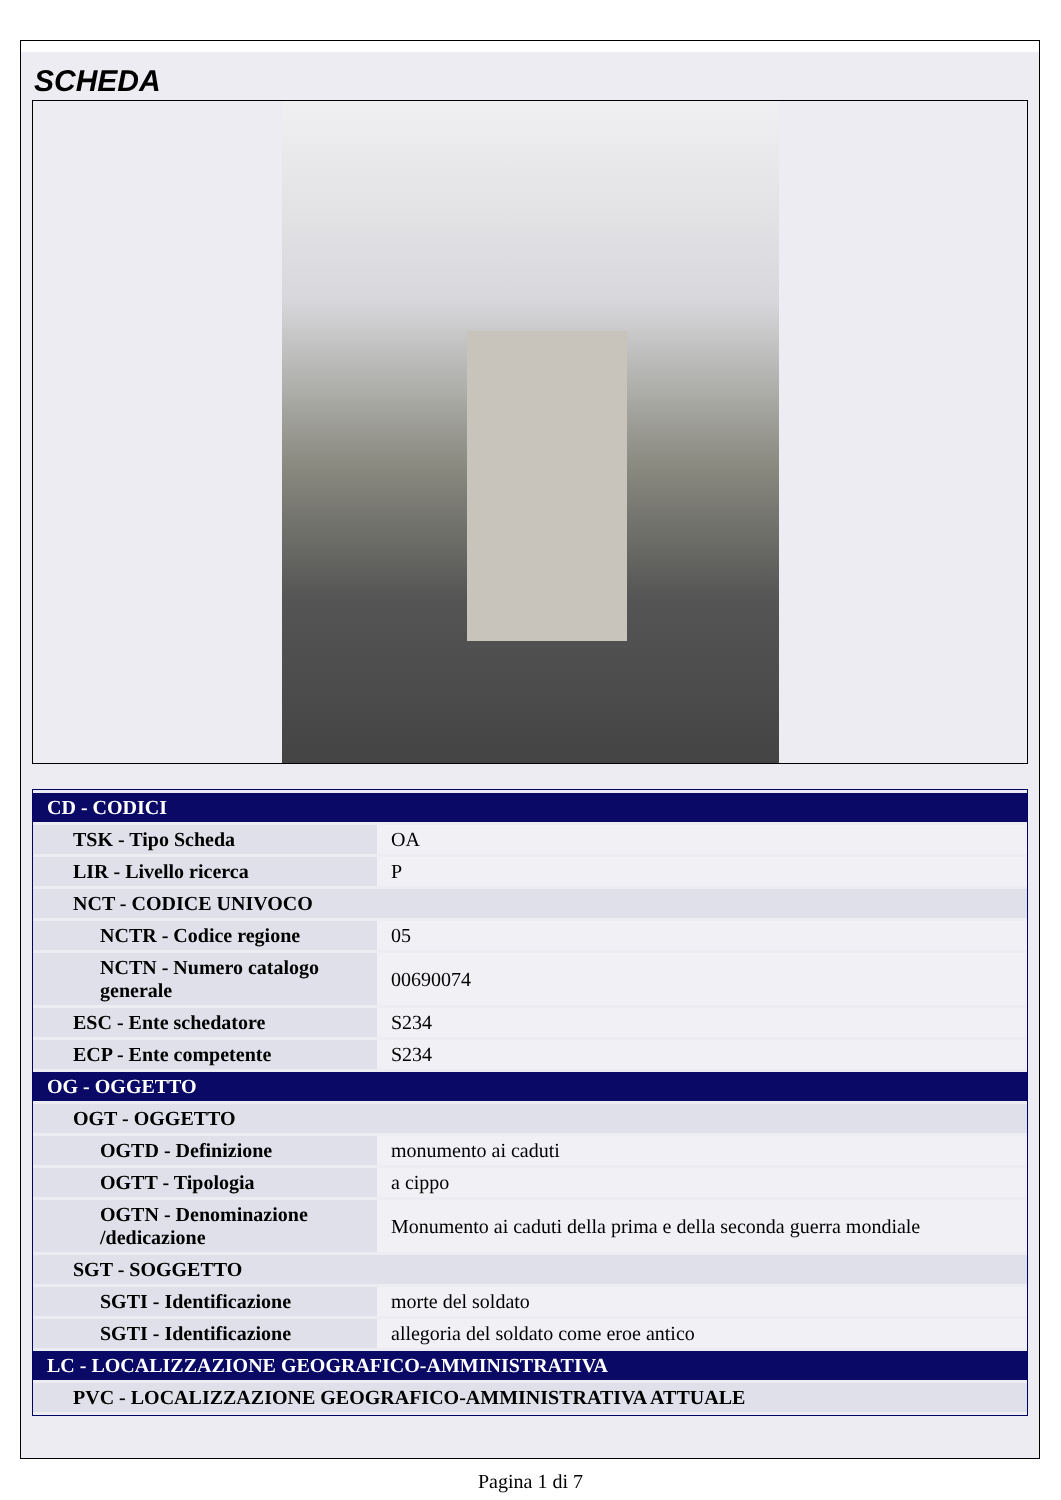SCHEDA
| CD - CODICI | |
| TSK - Tipo Scheda | OA |
| LIR - Livello ricerca | P |
| NCT - CODICE UNIVOCO | |
| NCTR - Codice regione | 05 |
| NCTN - Numero catalogo generale | 00690074 |
| ESC - Ente schedatore | S234 |
| ECP - Ente competente | S234 |
| OG - OGGETTO | |
| OGT - OGGETTO | |
| OGTD - Definizione | monumento ai caduti |
| OGTT - Tipologia | a cippo |
| OGTN - Denominazione /dedicazione | Monumento ai caduti della prima e della seconda guerra mondiale |
| SGT - SOGGETTO | |
| SGTI - Identificazione | morte del soldato |
| SGTI - Identificazione | allegoria del soldato come eroe antico |
| LC - LOCALIZZAZIONE GEOGRAFICO-AMMINISTRATIVA | |
| PVC - LOCALIZZAZIONE GEOGRAFICO-AMMINISTRATIVA ATTUALE | |
Pagina 1 di 7